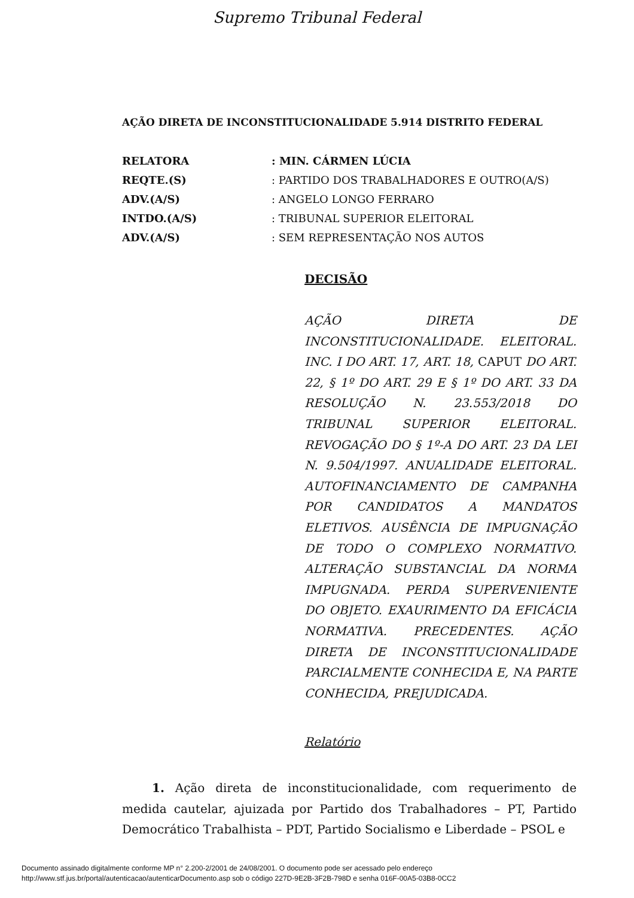Supremo Tribunal Federal
AÇÃO DIRETA DE INCONSTITUCIONALIDADE 5.914 DISTRITO FEDERAL
| RELATORA | : MIN. CÁRMEN LÚCIA |
| REQTE.(S) | : PARTIDO DOS TRABALHADORES E OUTRO(A/S) |
| ADV.(A/S) | : ANGELO LONGO FERRARO |
| INTDO.(A/S) | : TRIBUNAL SUPERIOR ELEITORAL |
| ADV.(A/S) | : SEM REPRESENTAÇÃO NOS AUTOS |
DECISÃO
AÇÃO DIRETA DE INCONSTITUCIONALIDADE. ELEITORAL. INC. I DO ART. 17, ART. 18, CAPUT DO ART. 22, § 1º DO ART. 29 E § 1º DO ART. 33 DA RESOLUÇÃO N. 23.553/2018 DO TRIBUNAL SUPERIOR ELEITORAL. REVOGAÇÃO DO § 1º-A DO ART. 23 DA LEI N. 9.504/1997. ANUALIDADE ELEITORAL. AUTOFINANCIAMENTO DE CAMPANHA POR CANDIDATOS A MANDATOS ELETIVOS. AUSÊNCIA DE IMPUGNAÇÃO DE TODO O COMPLEXO NORMATIVO. ALTERAÇÃO SUBSTANCIAL DA NORMA IMPUGNADA. PERDA SUPERVENIENTE DO OBJETO. EXAURIMENTO DA EFICÁCIA NORMATIVA. PRECEDENTES. AÇÃO DIRETA DE INCONSTITUCIONALIDADE PARCIALMENTE CONHECIDA E, NA PARTE CONHECIDA, PREJUDICADA.
Relatório
1. Ação direta de inconstitucionalidade, com requerimento de medida cautelar, ajuizada por Partido dos Trabalhadores – PT, Partido Democrático Trabalhista – PDT, Partido Socialismo e Liberdade – PSOL e
Documento assinado digitalmente conforme MP n° 2.200-2/2001 de 24/08/2001. O documento pode ser acessado pelo endereço
http://www.stf.jus.br/portal/autenticacao/autenticarDocumento.asp sob o código 227D-9E2B-3F2B-798D e senha 016F-00A5-03B8-0CC2